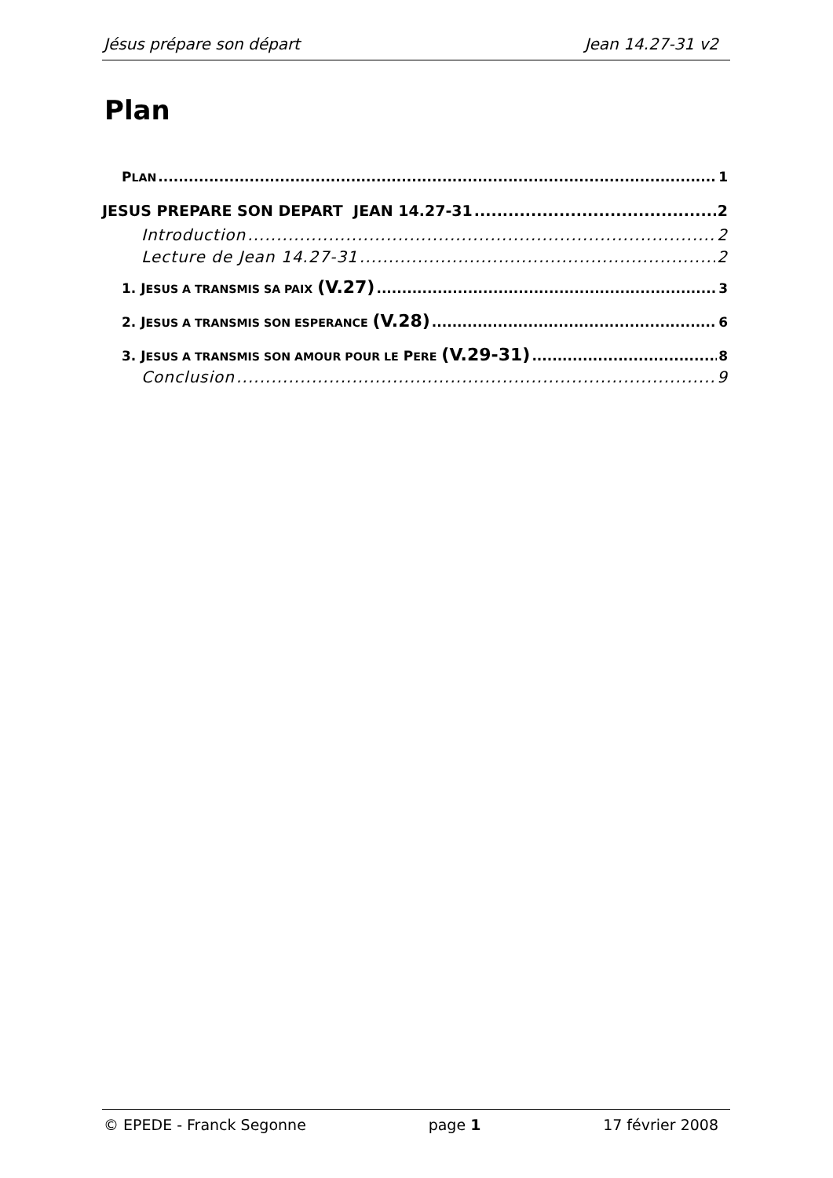Jésus prépare son départ Jean 14.27-31 v2
Plan
PLAN 1
JESUS PREPARE SON DEPART JEAN 14.27-31 2
Introduction 2
Lecture de Jean 14.27-31 2
1. JESUS A TRANSMIS SA PAIX (V.27) 3
2. JESUS A TRANSMIS SON ESPERANCE (V.28) 6
3. JESUS A TRANSMIS SON AMOUR POUR LE PERE (V.29-31) 8
Conclusion 9
© EPEDE - Franck Segonne page 1 17 février 2008